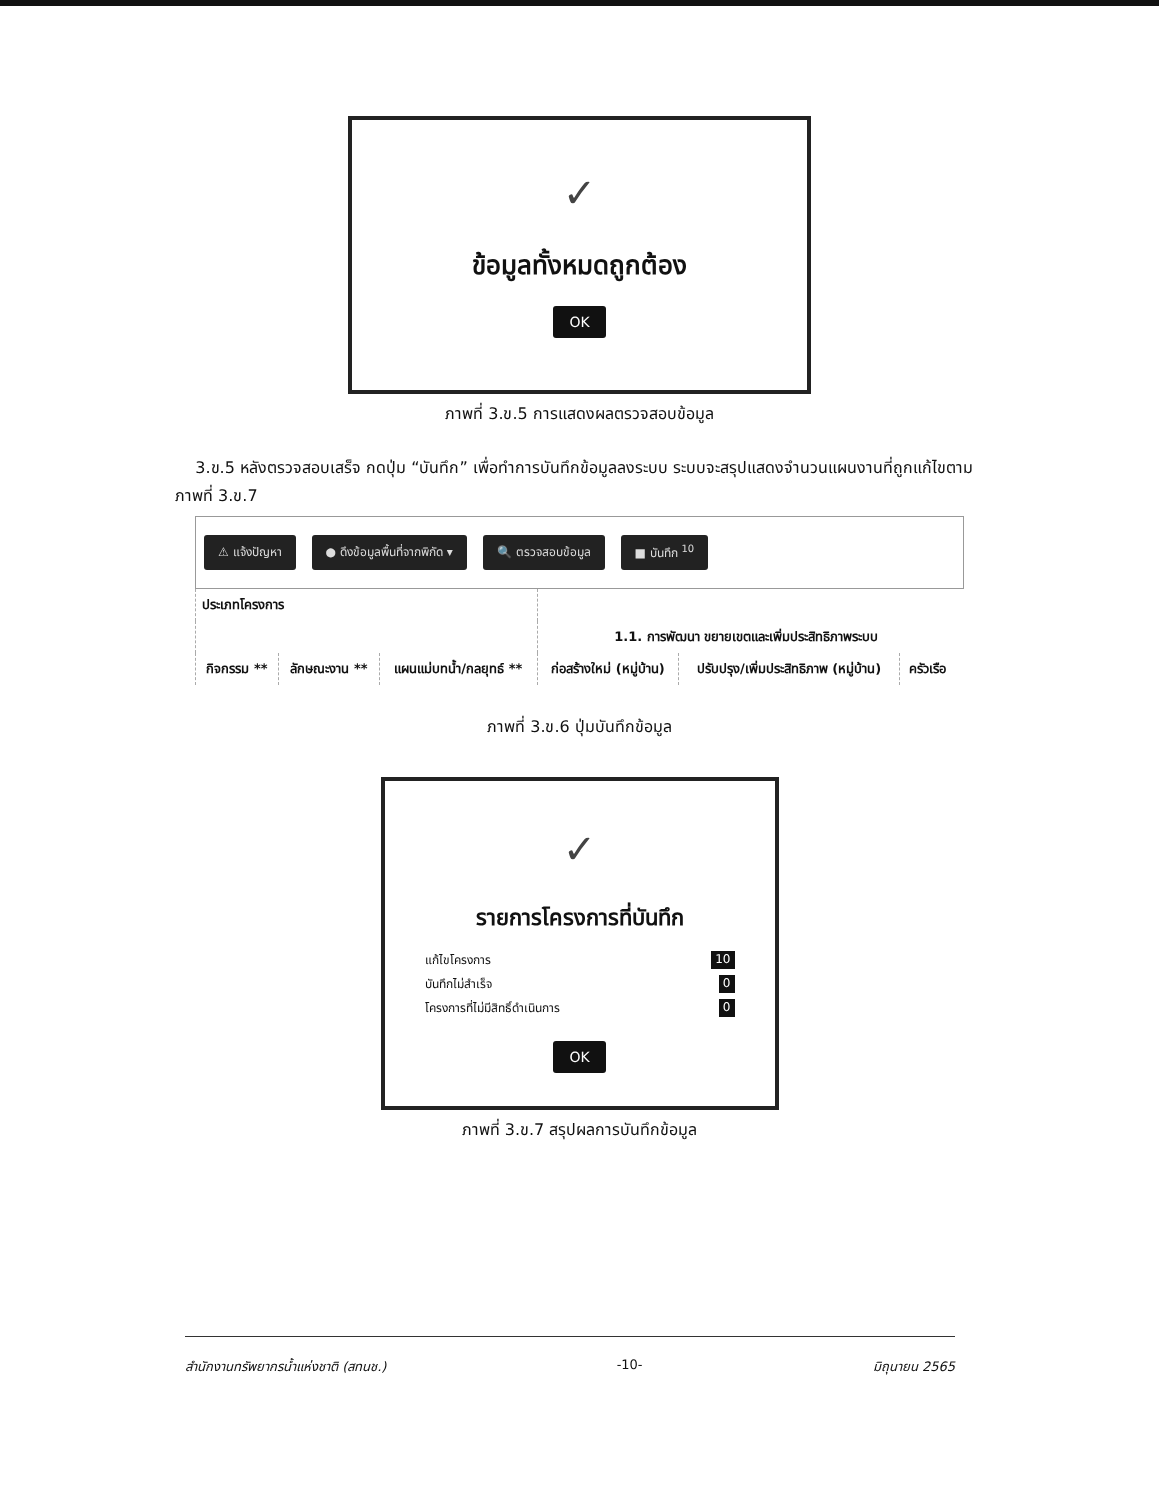✓
ข้อมูลทั้งหมดถูกต้อง
OK
ภาพที่ 3.ข.5 การแสดงผลตรวจสอบข้อมูล
3.ข.5 หลังตรวจสอบเสร็จ กดปุ่ม “บันทึก” เพื่อทำการบันทึกข้อมูลลงระบบ ระบบจะสรุปแสดงจำนวนแผนงานที่ถูกแก้ไขตามภาพที่ 3.ข.7
⚠ แจ้งปัญหา ● ดึงข้อมูลพื้นที่จากพิกัด ▾ 🔍 ตรวจสอบข้อมูล ■ บันทึก <sup>10</sup>
| ประเภทโครงการ | | | | | |
| --- | --- | --- | --- | --- | --- |
| | | | 1.1. การพัฒนา ขยายเขตและเพิ่มประสิทธิภาพระบบ | | |
| กิจกรรม ** | ลักษณะงาน ** | แผนแม่บทน้ำ/กลยุทธ์ ** | ก่อสร้างใหม่ (หมู่บ้าน) | ปรับปรุง/เพิ่มประสิทธิภาพ (หมู่บ้าน) | ครัวเรือ |
ภาพที่ 3.ข.6 ปุ่มบันทึกข้อมูล
✓
รายการโครงการที่บันทึก
แก้ไขโครงการ 10
บันทึกไม่สำเร็จ 0
โครงการที่ไม่มีสิทธิ์ดำเนินการ 0
OK
ภาพที่ 3.ข.7 สรุปผลการบันทึกข้อมูล
สำนักงานทรัพยากรน้ำแห่งชาติ (สทนช.) -10- มิถุนายน 2565